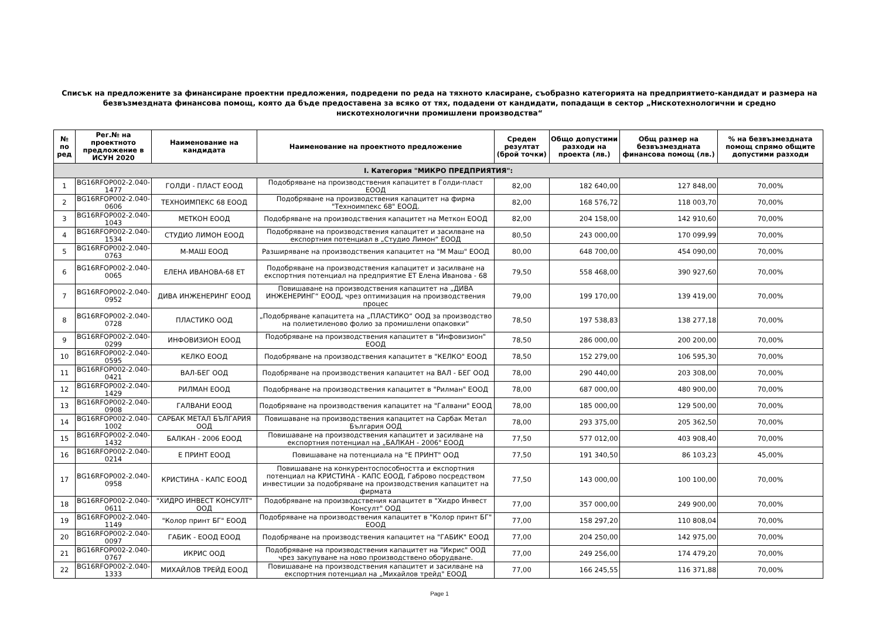Списък на предложените за финансиране проектни предложения, подредени по реда на тяхното класиране, съобразно категорията на предприятието-кандидат и размера на
безвъзмездната финансова помощ, която да бъде предоставена за всяко от тях, подадени от кандидати, попадащи в сектор „Нискотехнологични и средно
нискотехнологични промишлени производства“
| № по ред | Рег.№ на проектното предложение в ИСУН 2020 | Наименование на кандидата | Наименование на проектното предложение | Среден резултат (брой точки) | Общо допустими разходи на проекта (лв.) | Общ размер на безвъзмездната финансова помощ (лв.) | % на безвъзмездната помощ спрямо общите допустими разходи |
| --- | --- | --- | --- | --- | --- | --- | --- |
| I. Категория "МИКРО ПРЕДПРИЯТИЯ": | | | | | | | |
| 1 | BG16RFOP002-2.040-1477 | ГОЛДИ - ПЛАСТ ЕООД | Подобряване на производствения капацитет в Голди-пласт ЕООД | 82,00 | 182 640,00 | 127 848,00 | 70,00% |
| 2 | BG16RFOP002-2.040-0606 | ТЕХНОИМПЕКС 68 ЕООД | Подобряване на производствения капацитет на фирма "Техноимпекс 68" ЕООД. | 82,00 | 168 576,72 | 118 003,70 | 70,00% |
| 3 | BG16RFOP002-2.040-1043 | МЕТКОН ЕООД | Подобряване на производствения капацитет на Меткон ЕООД | 82,00 | 204 158,00 | 142 910,60 | 70,00% |
| 4 | BG16RFOP002-2.040-1534 | СТУДИО ЛИМОН ЕООД | Подобряване на производствения капацитет и засилване на експортния потенциал в „Студио Лимон“ ЕООД | 80,50 | 243 000,00 | 170 099,99 | 70,00% |
| 5 | BG16RFOP002-2.040-0763 | М-МАШ ЕООД | Разширяване на производствения капацитет на "М Маш" ЕООД | 80,00 | 648 700,00 | 454 090,00 | 70,00% |
| 6 | BG16RFOP002-2.040-0065 | ЕЛЕНА ИВАНОВА-68 ЕТ | Подобряване на производствения капацитет и засилване на експортния потенциал на предприятие ЕТ Елена Иванова - 68 | 79,50 | 558 468,00 | 390 927,60 | 70,00% |
| 7 | BG16RFOP002-2.040-0952 | ДИВА ИНЖЕНЕРИНГ ЕООД | Повишаване на производствения капацитет на „ДИВА ИНЖЕНЕРИНГ“ ЕООД, чрез оптимизация на производствения процес | 79,00 | 199 170,00 | 139 419,00 | 70,00% |
| 8 | BG16RFOP002-2.040-0728 | ПЛАСТИКО ООД | „Подобряване капацитета на „ПЛАСТИКО“ ООД за производство на полиетиленово фолио за промишлени опаковки“ | 78,50 | 197 538,83 | 138 277,18 | 70,00% |
| 9 | BG16RFOP002-2.040-0299 | ИНФОВИЗИОН ЕООД | Подобряване на производствения капацитет в "Инфовизион" ЕООД | 78,50 | 286 000,00 | 200 200,00 | 70,00% |
| 10 | BG16RFOP002-2.040-0595 | КЕЛКО ЕООД | Подобряване на производствения капацитет в "КЕЛКО" ЕООД | 78,50 | 152 279,00 | 106 595,30 | 70,00% |
| 11 | BG16RFOP002-2.040-0421 | ВАЛ-БЕГ ООД | Подобряване на производствения капацитет на ВАЛ - БЕГ ООД | 78,00 | 290 440,00 | 203 308,00 | 70,00% |
| 12 | BG16RFOP002-2.040-1429 | РИЛМАН ЕООД | Подобряване на производствения капацитет в "Рилман" ЕООД | 78,00 | 687 000,00 | 480 900,00 | 70,00% |
| 13 | BG16RFOP002-2.040-0908 | ГАЛВАНИ ЕООД | Подобряване на производствения капацитет на "Галвани" ЕООД | 78,00 | 185 000,00 | 129 500,00 | 70,00% |
| 14 | BG16RFOP002-2.040-1002 | САРБАК МЕТАЛ БЪЛГАРИЯ ООД | Повишаване на производствения капацитет на Сарбак Метал България ООД | 78,00 | 293 375,00 | 205 362,50 | 70,00% |
| 15 | BG16RFOP002-2.040-1432 | БАЛКАН - 2006 ЕООД | Повишаване на производствения капацитет и засилване на експортния потенциал на „БАЛКАН - 2006" ЕООД | 77,50 | 577 012,00 | 403 908,40 | 70,00% |
| 16 | BG16RFOP002-2.040-0214 | Е ПРИНТ ЕООД | Повишаване на потенциала на "Е ПРИНТ" ООД | 77,50 | 191 340,50 | 86 103,23 | 45,00% |
| 17 | BG16RFOP002-2.040-0958 | КРИСТИНА - КАПС ЕООД | Повишаване на конкурентоспособността и експортния потенциал на КРИСТИНА - КАПС ЕООД, Габрово посредством инвестиции за подобряване на производствения капацитет на фирмата | 77,50 | 143 000,00 | 100 100,00 | 70,00% |
| 18 | BG16RFOP002-2.040-0611 | "ХИДРО ИНВЕСТ КОНСУЛТ" ООД | Подобряване на производствения капацитет в "Хидро Инвест Консулт" ООД | 77,00 | 357 000,00 | 249 900,00 | 70,00% |
| 19 | BG16RFOP002-2.040-1149 | "Колор принт БГ" ЕООД | Подобряване на производствения капацитет в "Колор принт БГ" ЕООД | 77,00 | 158 297,20 | 110 808,04 | 70,00% |
| 20 | BG16RFOP002-2.040-0097 | ГАБИК - ЕООД ЕООД | Подобряване на производствения капацитет на "ГАБИК" ЕООД | 77,00 | 204 250,00 | 142 975,00 | 70,00% |
| 21 | BG16RFOP002-2.040-0767 | ИКРИС ООД | Подобряване на производствения капацитет на "Икрис" ООД чрез закупуване на ново производствено оборудване. | 77,00 | 249 256,00 | 174 479,20 | 70,00% |
| 22 | BG16RFOP002-2.040-1333 | МИХАЙЛОВ ТРЕЙД ЕООД | Повишаване на производствения капацитет и засилване на експортния потенциал на „Михайлов трейд" ЕООД | 77,00 | 166 245,55 | 116 371,88 | 70,00% |
Page 1